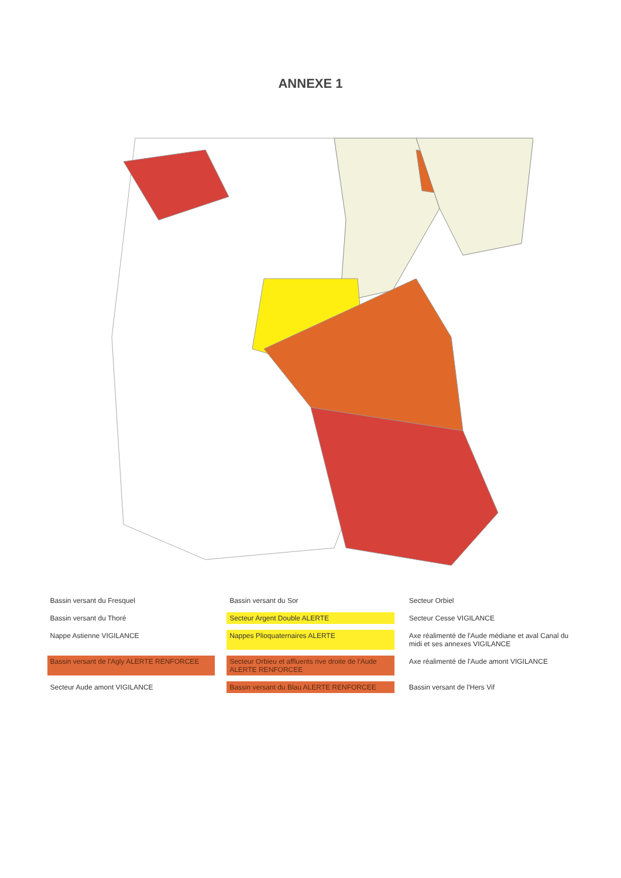ANNEXE 1
Bassin versant du Fresquel
Bassin versant du Sor
Secteur Orbiel
Bassin versant du Thoré
Secteur Argent Double ALERTE
Secteur Cesse VIGILANCE
Nappe Astienne VIGILANCE
Nappes Plioquaternaires ALERTE
Axe réalimenté de l'Aude médiane et aval Canal du midi et ses annexes VIGILANCE
Bassin versant de l'Agly ALERTE RENFORCEE
Secteur Orbieu et affluents rive droite de l'Aude ALERTE RENFORCEE
Axe réalimenté de l'Aude amont VIGILANCE
Secteur Aude amont VIGILANCE
Bassin versant du Blau ALERTE RENFORCEE
Bassin versant de l'Hers Vif